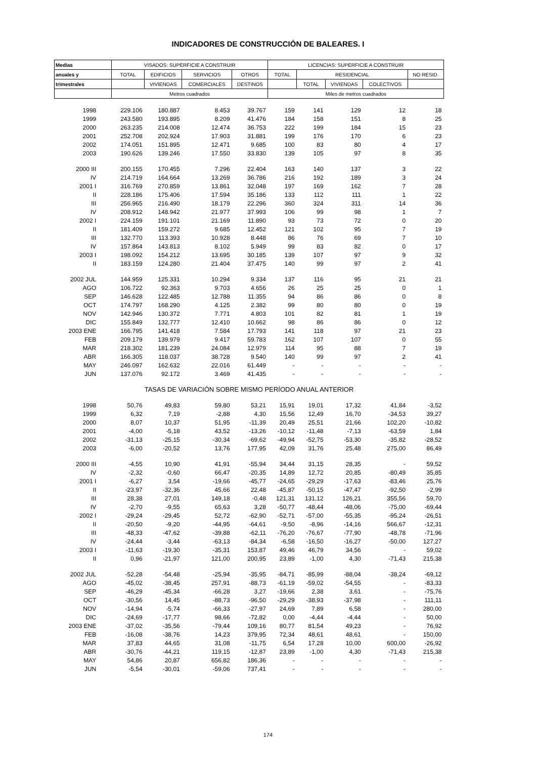INDICADORES DE CONSTRUCCIÓN DE BALEARES. I
| Medias | VISADOS: SUPERFICIE A CONSTRUIR | | | | LICENCIAS: SUPERFICIE A CONSTRUIR | | | | |
| --- | --- | --- | --- | --- | --- | --- | --- | --- | --- |
| anuales y | TOTAL | EDIFICIOS | SERVICIOS | OTROS | TOTAL | RESIDENCIAL | | | NO RESID. |
| trimestrales | | VIVIENDAS | COMERCIALES | DESTINOS | | TOTAL | VIVIENDAS | COLECTIVOS | |
| | Metros cuadrados | | | | Miles de metros cuadrados | | | | |
| 1998 | 229.106 | 180.887 | 8.453 | 39.767 | 159 | 141 | 129 | 12 | 18 |
| 1999 | 243.580 | 193.895 | 8.209 | 41.476 | 184 | 158 | 151 | 8 | 25 |
| 2000 | 263.235 | 214.008 | 12.474 | 36.753 | 222 | 199 | 184 | 15 | 23 |
| 2001 | 252.708 | 202.924 | 17.903 | 31.881 | 199 | 176 | 170 | 6 | 23 |
| 2002 | 174.051 | 151.895 | 12.471 | 9.685 | 100 | 83 | 80 | 4 | 17 |
| 2003 | 190.626 | 139.246 | 17.550 | 33.830 | 139 | 105 | 97 | 8 | 35 |
| 2000 III | 200.155 | 170.455 | 7.296 | 22.404 | 163 | 140 | 137 | 3 | 22 |
| IV | 214.719 | 164.664 | 13.269 | 36.786 | 216 | 192 | 189 | 3 | 24 |
| 2001 I | 316.769 | 270.859 | 13.861 | 32.048 | 197 | 169 | 162 | 7 | 28 |
| II | 228.186 | 175.406 | 17.594 | 35.186 | 133 | 112 | 111 | 1 | 22 |
| III | 256.965 | 216.490 | 18.179 | 22.296 | 360 | 324 | 311 | 14 | 36 |
| IV | 208.912 | 148.942 | 21.977 | 37.993 | 106 | 99 | 98 | 1 | 7 |
| 2002 I | 224.159 | 191.101 | 21.169 | 11.890 | 93 | 73 | 72 | 0 | 20 |
| II | 181.409 | 159.272 | 9.685 | 12.452 | 121 | 102 | 95 | 7 | 19 |
| III | 132.770 | 113.393 | 10.928 | 8.448 | 86 | 76 | 69 | 7 | 10 |
| IV | 157.864 | 143.813 | 8.102 | 5.949 | 99 | 83 | 82 | 0 | 17 |
| 2003 I | 198.092 | 154.212 | 13.695 | 30.185 | 139 | 107 | 97 | 9 | 32 |
| II | 183.159 | 124.280 | 21.404 | 37.475 | 140 | 99 | 97 | 2 | 41 |
| 2002 JUL | 144.959 | 125.331 | 10.294 | 9.334 | 137 | 116 | 95 | 21 | 21 |
| AGO | 106.722 | 92.363 | 9.703 | 4.656 | 26 | 25 | 25 | 0 | 1 |
| SEP | 146.628 | 122.485 | 12.788 | 11.355 | 94 | 86 | 86 | 0 | 8 |
| OCT | 174.797 | 168.290 | 4.125 | 2.382 | 99 | 80 | 80 | 0 | 19 |
| NOV | 142.946 | 130.372 | 7.771 | 4.803 | 101 | 82 | 81 | 1 | 19 |
| DIC | 155.849 | 132.777 | 12.410 | 10.662 | 98 | 86 | 86 | 0 | 12 |
| 2003 ENE | 166.795 | 141.418 | 7.584 | 17.793 | 141 | 118 | 97 | 21 | 23 |
| FEB | 209.179 | 139.979 | 9.417 | 59.783 | 162 | 107 | 107 | 0 | 55 |
| MAR | 218.302 | 181.239 | 24.084 | 12.979 | 114 | 95 | 88 | 7 | 19 |
| ABR | 166.305 | 118.037 | 38.728 | 9.540 | 140 | 99 | 97 | 2 | 41 |
| MAY | 246.097 | 162.632 | 22.016 | 61.449 | - | - | - | - | - |
| JUN | 137.076 | 92.172 | 3.469 | 41.435 | - | - | - | - | - |
| TASAS DE VARIACIÓN SOBRE MISMO PERÍODO ANUAL ANTERIOR | | | | | | | | | |
| 1998 | 50,76 | 49,83 | 59,80 | 53,21 | 15,91 | 19,01 | 17,32 | 41,84 | -3,52 |
| 1999 | 6,32 | 7,19 | -2,88 | 4,30 | 15,56 | 12,49 | 16,70 | -34,53 | 39,27 |
| 2000 | 8,07 | 10,37 | 51,95 | -11,39 | 20,49 | 25,51 | 21,66 | 102,20 | -10,82 |
| 2001 | -4,00 | -5,18 | 43,52 | -13,26 | -10,12 | -11,48 | -7,13 | -63,59 | 1,84 |
| 2002 | -31,13 | -25,15 | -30,34 | -69,62 | -49,94 | -52,75 | -53,30 | -35,82 | -28,52 |
| 2003 | -6,00 | -20,52 | 13,76 | 177,95 | 42,09 | 31,76 | 25,48 | 275,00 | 86,49 |
| 2000 III | -4,55 | 10,90 | 41,91 | -55,94 | 34,44 | 31,15 | 28,35 | - | 59,52 |
| IV | -2,32 | -0,60 | 66,47 | -20,35 | 14,89 | 12,72 | 20,85 | -80,49 | 35,85 |
| 2001 I | -6,27 | 3,54 | -19,66 | -45,77 | -24,65 | -29,29 | -17,63 | -83,46 | 25,76 |
| II | -23,97 | -32,36 | 45,66 | 22,48 | -45,87 | -50,15 | -47,47 | -92,50 | -2,99 |
| III | 28,38 | 27,01 | 149,18 | -0,48 | 121,31 | 131,12 | 126,21 | 355,56 | 59,70 |
| IV | -2,70 | -9,55 | 65,63 | 3,28 | -50,77 | -48,44 | -48,06 | -75,00 | -69,44 |
| 2002 I | -29,24 | -29,45 | 52,72 | -62,90 | -52,71 | -57,00 | -55,35 | -95,24 | -26,51 |
| II | -20,50 | -9,20 | -44,95 | -64,61 | -9,50 | -8,96 | -14,16 | 566,67 | -12,31 |
| III | -48,33 | -47,62 | -39,88 | -62,11 | -76,20 | -76,67 | -77,90 | -48,78 | -71,96 |
| IV | -24,44 | -3,44 | -63,13 | -84,34 | -6,58 | -16,50 | -16,27 | -50,00 | 127,27 |
| 2003 I | -11,63 | -19,30 | -35,31 | 153,87 | 49,46 | 46,79 | 34,56 | - | 59,02 |
| II | 0,96 | -21,97 | 121,00 | 200,95 | 23,89 | -1,00 | 4,30 | -71,43 | 215,38 |
| 2002 JUL | -52,28 | -54,48 | -25,94 | -35,95 | -84,71 | -85,99 | -88,04 | -38,24 | -69,12 |
| AGO | -45,02 | -38,45 | 257,91 | -88,73 | -61,19 | -59,02 | -54,55 | - | -83,33 |
| SEP | -46,29 | -45,34 | -66,28 | 3,27 | -19,66 | 2,38 | 3,61 | - | -75,76 |
| OCT | -30,56 | 14,45 | -88,73 | -96,50 | -29,29 | -38,93 | -37,98 | - | 111,11 |
| NOV | -14,94 | -5,74 | -66,33 | -27,97 | 24,69 | 7,89 | 6,58 | - | 280,00 |
| DIC | -24,69 | -17,77 | 98,66 | -72,82 | 0,00 | -4,44 | -4,44 | - | 50,00 |
| 2003 ENE | -37,02 | -35,56 | -79,44 | 109,16 | 80,77 | 81,54 | 49,23 | - | 76,92 |
| FEB | -16,08 | -38,76 | 14,23 | 379,95 | 72,34 | 48,61 | 48,61 | - | 150,00 |
| MAR | 37,83 | 44,65 | 31,08 | -11,75 | 6,54 | 17,28 | 10,00 | 600,00 | -26,92 |
| ABR | -30,76 | -44,21 | 119,15 | -12,87 | 23,89 | -1,00 | 4,30 | -71,43 | 215,38 |
| MAY | 54,86 | 20,87 | 656,82 | 186,36 | - | - | - | - | - |
| JUN | -5,54 | -30,01 | -59,06 | 737,41 | - | - | - | - | - |
174